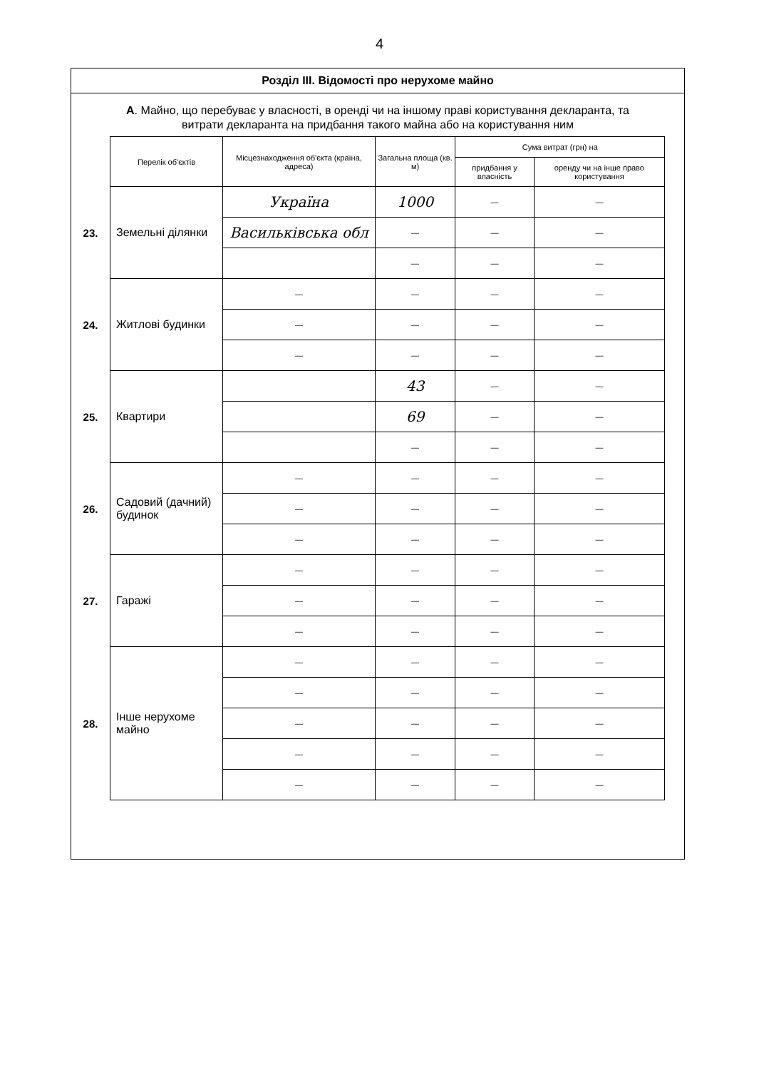4
Розділ III. Відомості про нерухоме майно
А. Майно, що перебуває у власності, в оренді чи на іншому праві користування декларанта, та витрати декларанта на придбання такого майна або на користування ним
| | Перелік об'єктів | Місцезнаходження об'єкта (країна, адреса) | Загальна площа (кв. м) | Сума витрат (грн) на | |
| --- | --- | --- | --- | --- | --- |
| | | | | придбання у власність | оренду чи на інше право користування |
| 23. | Земельні ділянки | Україна | 1000 | — | — |
| | | Васильківська обл | — | — | — |
| | | | — | — | — |
| 24. | Житлові будинки | — | — | — | — |
| | | — | — | — | — |
| | | — | — | — | — |
| 25. | Квартири | | 43 | — | — |
| | | | 69 | — | — |
| | | | — | — | — |
| 26. | Садовий (дачний) будинок | — | — | — | — |
| | | — | — | — | — |
| | | — | — | — | — |
| 27. | Гаражі | — | — | — | — |
| | | — | — | — | — |
| | | — | — | — | — |
| 28. | Інше нерухоме майно | — | — | — | — |
| | | — | — | — | — |
| | | — | — | — | — |
| | | — | — | — | — |
| | | — | — | — | — |